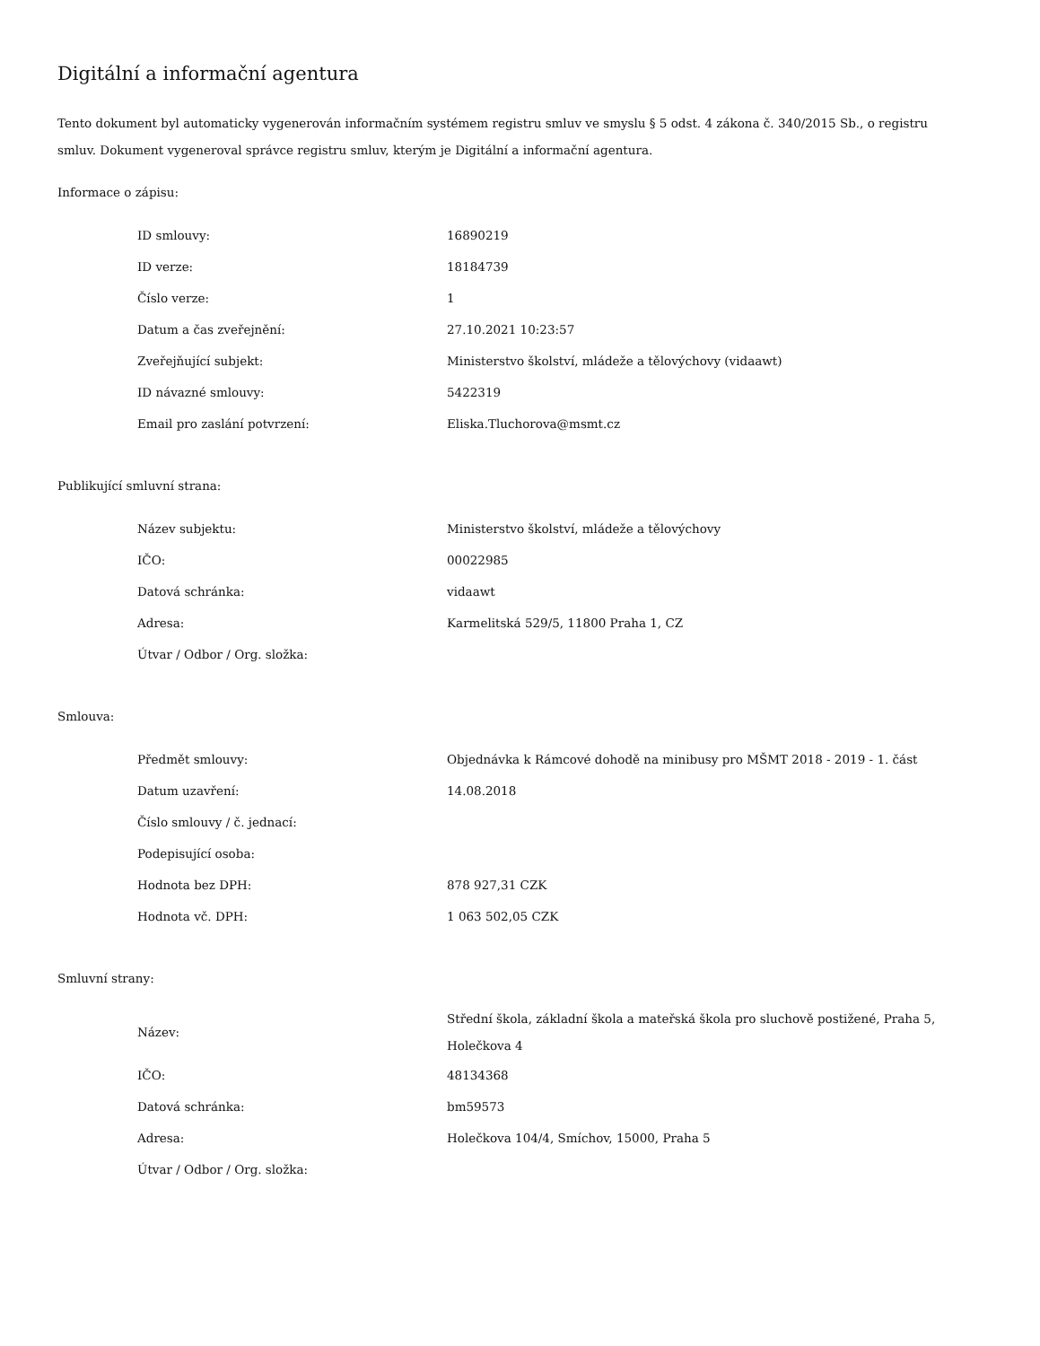Digitální a informační agentura
Tento dokument byl automaticky vygenerován informačním systémem registru smluv ve smyslu § 5 odst. 4 zákona č. 340/2015 Sb., o registru smluv. Dokument vygeneroval správce registru smluv, kterým je Digitální a informační agentura.
Informace o zápisu:
| ID smlouvy: | 16890219 |
| ID verze: | 18184739 |
| Číslo verze: | 1 |
| Datum a čas zveřejnění: | 27.10.2021 10:23:57 |
| Zveřejňující subjekt: | Ministerstvo školství, mládeže a tělovýchovy (vidaawt) |
| ID návazné smlouvy: | 5422319 |
| Email pro zaslání potvrzení: | Eliska.Tluchorova@msmt.cz |
Publikující smluvní strana:
| Název subjektu: | Ministerstvo školství, mládeže a tělovýchovy |
| IČO: | 00022985 |
| Datová schránka: | vidaawt |
| Adresa: | Karmelitská 529/5, 11800 Praha 1, CZ |
| Útvar / Odbor / Org. složka: | |
Smlouva:
| Předmět smlouvy: | Objednávka k Rámcové dohodě na minibusy pro MŠMT 2018 - 2019 - 1. část |
| Datum uzavření: | 14.08.2018 |
| Číslo smlouvy / č. jednací: | |
| Podepisující osoba: | |
| Hodnota bez DPH: | 878 927,31 CZK |
| Hodnota vč. DPH: | 1 063 502,05 CZK |
Smluvní strany:
| Název: | Střední škola, základní škola a mateřská škola pro sluchově postižené, Praha 5, Holečkova 4 |
| IČO: | 48134368 |
| Datová schránka: | bm59573 |
| Adresa: | Holečkova 104/4, Smíchov, 15000, Praha 5 |
| Útvar / Odbor / Org. složka: | |